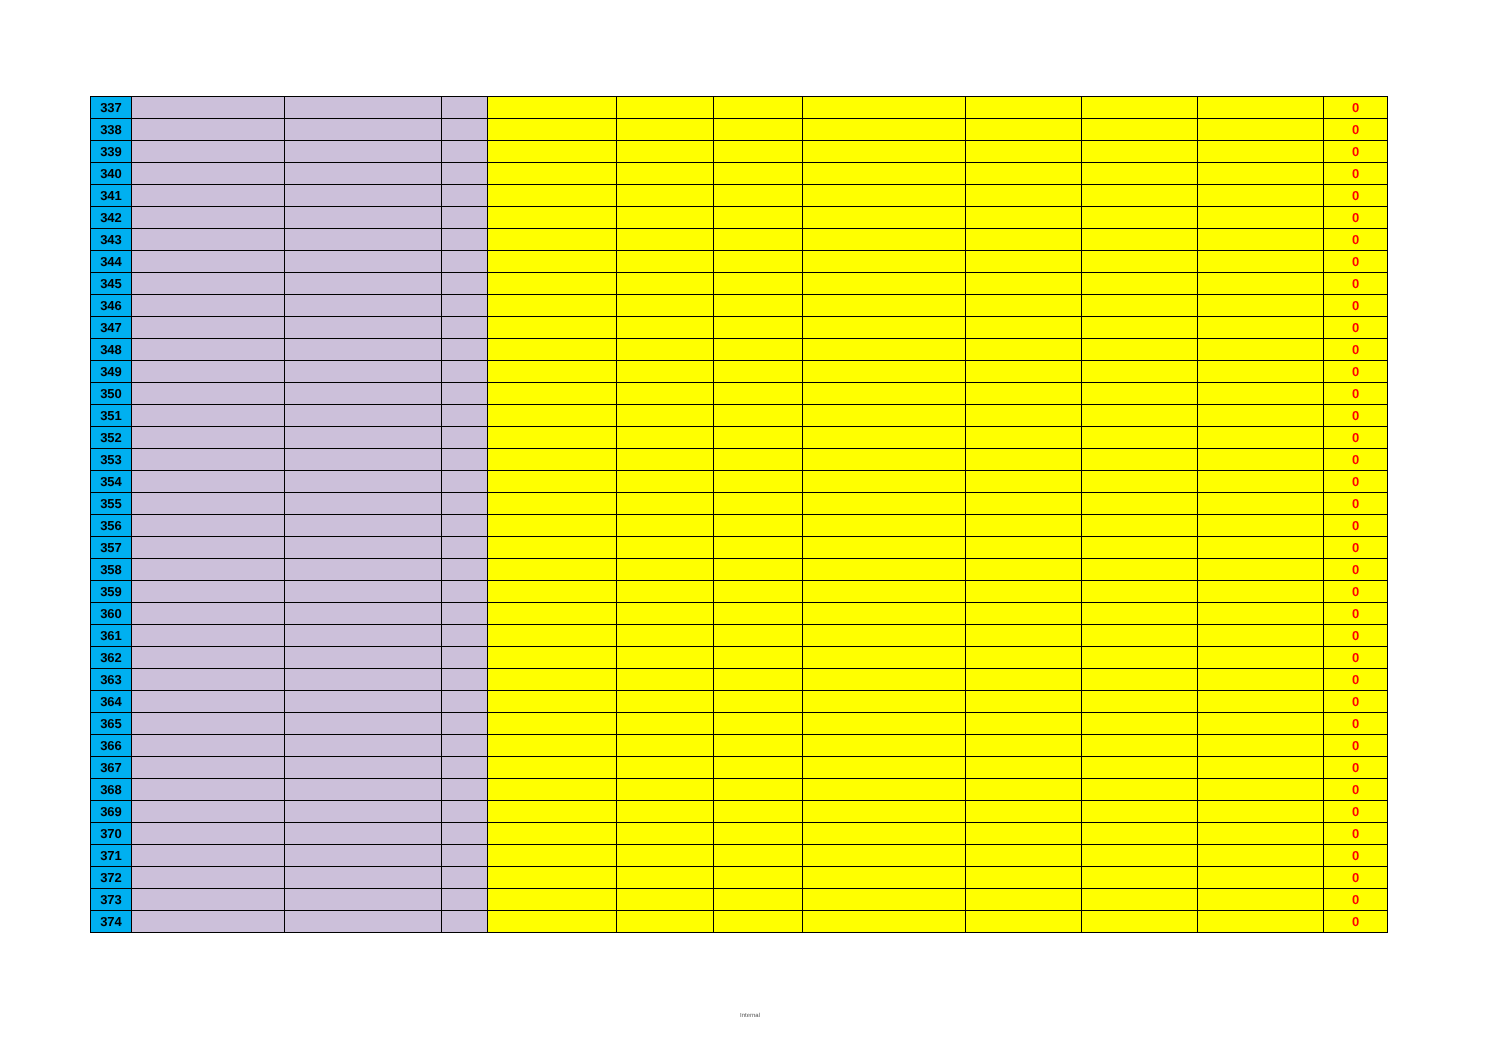| 337 | | | | | | | | | | | 0 |
| 338 | | | | | | | | | | | 0 |
| 339 | | | | | | | | | | | 0 |
| 340 | | | | | | | | | | | 0 |
| 341 | | | | | | | | | | | 0 |
| 342 | | | | | | | | | | | 0 |
| 343 | | | | | | | | | | | 0 |
| 344 | | | | | | | | | | | 0 |
| 345 | | | | | | | | | | | 0 |
| 346 | | | | | | | | | | | 0 |
| 347 | | | | | | | | | | | 0 |
| 348 | | | | | | | | | | | 0 |
| 349 | | | | | | | | | | | 0 |
| 350 | | | | | | | | | | | 0 |
| 351 | | | | | | | | | | | 0 |
| 352 | | | | | | | | | | | 0 |
| 353 | | | | | | | | | | | 0 |
| 354 | | | | | | | | | | | 0 |
| 355 | | | | | | | | | | | 0 |
| 356 | | | | | | | | | | | 0 |
| 357 | | | | | | | | | | | 0 |
| 358 | | | | | | | | | | | 0 |
| 359 | | | | | | | | | | | 0 |
| 360 | | | | | | | | | | | 0 |
| 361 | | | | | | | | | | | 0 |
| 362 | | | | | | | | | | | 0 |
| 363 | | | | | | | | | | | 0 |
| 364 | | | | | | | | | | | 0 |
| 365 | | | | | | | | | | | 0 |
| 366 | | | | | | | | | | | 0 |
| 367 | | | | | | | | | | | 0 |
| 368 | | | | | | | | | | | 0 |
| 369 | | | | | | | | | | | 0 |
| 370 | | | | | | | | | | | 0 |
| 371 | | | | | | | | | | | 0 |
| 372 | | | | | | | | | | | 0 |
| 373 | | | | | | | | | | | 0 |
| 374 | | | | | | | | | | | 0 |
Internal